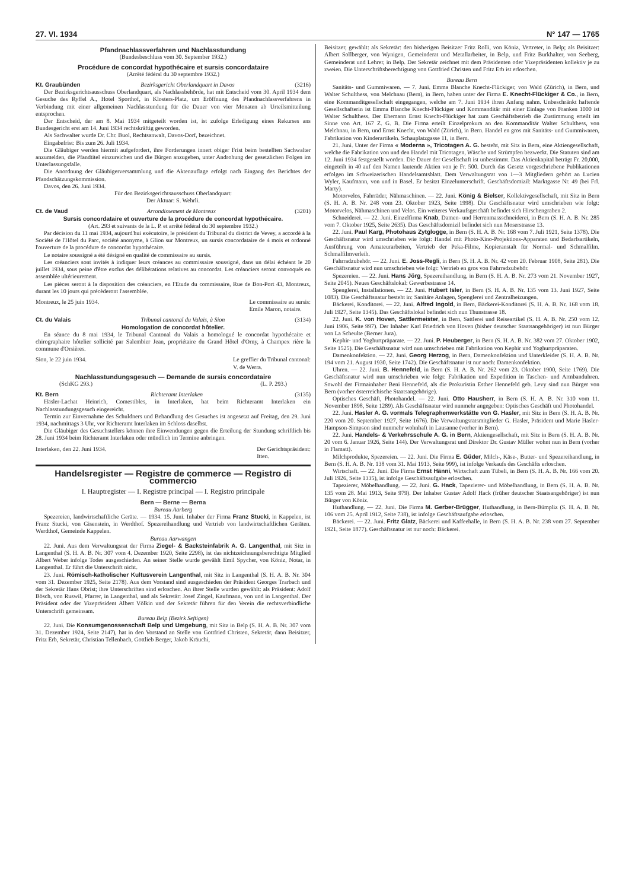27. VI. 1934 N° 147 — 1765
Pfandnachlassverfahren und Nachlasstundung
(Bundesbeschluss vom 30. September 1932.)
Procédure de concordat hypothécaire et sursis concordataire
(Arrêté fédéral du 30 septembre 1932.)
Kt. Graubünden Bezirksgericht Oberlandquart in Davos (3216)
Der Bezirksgerichtsausschuss Oberlandquart, als Nachlassbehörde, hat mit Entscheid vom 30. April 1934 dem Gesuche des Ryffel A., Hotel Sporthof, in Klosters-Platz, um Eröffnung des Pfandnachlassverfahrens in Verbindung mit einer allgemeinen Nachlasstundung für die Dauer von vier Monaten ab Urteilsmitteilung entsprochen.
Der Entscheid, der am 8. Mai 1934 mitgeteilt worden ist, ist zufolge Erledigung eines Rekurses ans Bundesgericht erst am 14. Juni 1934 rechtskräftig geworden.
Als Sachwalter wurde Dr. Chr. Buol, Rechtsanwalt, Davos-Dorf, bezeichnet.
Eingabefrist: Bis zum 26. Juli 1934.
Die Gläubiger werden hiermit aufgefordert, ihre Forderungen innert obiger Frist beim bestellten Sachwalter anzumelden, die Pfandtitel einzureichen und die Bürgen anzugeben, unter Androhung der gesetzlichen Folgen im Unterlassungsfalle.
Die Anordnung der Gläubigerversammlung und die Aktenauflage erfolgt nach Eingang des Berichtes der Pfandschätzungskommission.
Davos, den 26. Juni 1934.
Für den Bezirksgerichtsausschuss Oberlandquart:
Der Aktuar: S. Wehrli.
Ct. de Vaud Arrondissement de Montreux (3201)
Sursis concordataire et ouverture de la procédure de concordat hypothécaire.
(Art. 293 et suivants de la L. P. et arrêté fédéral du 30 septembre 1932.)
Par décision du 11 mai 1934, aujourd'hui exécutoire, le président du Tribunal du district de Vevey, a accordé à la Société de l'Hôtel du Parc, société anonyme, à Glion sur Montreux, un sursis concordataire de 4 mois et ordonné l'ouverture de la procédure de concordat hypothécaire.
Le notaire soussigné a été désigné en qualité de commissaire au sursis.
Les créanciers sont invités à indiquer leurs créances au commissaire soussigné, dans un délai échéant le 20 juillet 1934, sous peine d'être exclus des délibérations relatives au concordat. Les créanciers seront convoqués en assemblée ultérieurement.
Les pièces seront à la disposition des créanciers, en l'Etude du commissaire, Rue de Bon-Port 43, Montreux, durant les 10 jours qui précèderont l'assemblée.
Montreux, le 25 juin 1934. Le commissaire au sursis:
Emile Maron, notaire.
Ct. du Valais Tribunal cantonal du Valais, à Sion (3134)
Homologation de concordat hôtelier.
En séance du 8 mai 1934, le Tribunal Cantonal du Valais a homologué le concordat hypothécaire et chirographaire hôtelier sollicité par Salembier Jean, propriétaire du Grand Hôtel d'Orny, à Champex rière la commune d'Orsières.
Sion, le 22 juin 1934. Le greffier du Tribunal cantonal:
V. de Werra.
Nachlasstundungsgesuch — Demande de sursis concordataire
(SchKG 293.) (L. P. 293.)
Kt. Bern Richteramt Interlaken (3135)
Häsler-Lachat Heinrich, Comestibles, in Interlaken, hat beim Richteramt Interlaken ein Nachlasstundungsgesuch eingereicht.
Termin zur Einvernahme des Schuldners und Behandlung des Gesuches ist angesetzt auf Freitag, den 29. Juni 1934, nachmittags 3 Uhr, vor Richteramt Interlaken im Schloss daselbst.
Die Gläubiger des Gesuchstellers können ihre Einwendungen gegen die Erteilung der Stundung schriftlich bis 28. Juni 1934 beim Richteramt Interlaken oder mündlich im Termine anbringen.
Interlaken, den 22. Juni 1934. Der Gerichtspräsident:
Itten.
Handelsregister — Registre de commerce — Registro di commercio
I. Hauptregister — I. Registre principal — I. Registro principale
Bern — Berne — Berna
Bureau Aarberg
Spezereien, landwirtschaftliche Geräte. — 1934. 15. Juni. Inhaber der Firma Franz Stucki, in Kappelen, ist Franz Stucki, von Gisenstein, in Werdthof. Spezereihandlung und Vertrieb von landwirtschaftlichen Geräten. Werdthof, Gemeinde Kappelen.
Bureau Aarwangen
22. Juni. Aus dem Verwaltungsrat der Firma Ziegel- & Backsteinfabrik A. G. Langenthal, mit Sitz in Langenthal (S. H. A. B. Nr. 307 vom 4. Dezember 1920, Seite 2298), ist das nichtzeichnungsberechtigte Mitglied Albert Weber infolge Todes ausgeschieden. An seiner Stelle wurde gewählt Emil Spycher, von Köniz, Notar, in Langenthal. Er führt die Unterschrift nicht.
23. Juni. Römisch-katholischer Kultusverein Langenthal, mit Sitz in Langenthal (S. H. A. B. Nr. 304 vom 31. Dezember 1925, Seite 2178). Aus dem Vorstand sind ausgeschieden der Präsident Georges Trarbach und der Sekretär Hans Obrist; ihre Unterschriften sind erloschen. An ihrer Stelle wurden gewählt: als Präsident: Adolf Bösch, von Ruswil, Pfarrer, in Langenthal, und als Sekretär: Josef Zingel, Kaufmann, von und in Langenthal. Der Präsident oder der Vizepräsident Albert Völkin und der Sekretär führen für den Verein die rechtsverbindliche Unterschrift gemeinsam.
Bureau Belp (Bezirk Seftigen)
22. Juni. Die Konsumgenossenschaft Belp und Umgebung, mit Sitz in Belp (S. H. A. B. Nr. 307 vom 31. Dezember 1924, Seite 2147), hat in den Vorstand an Stelle von Gottfried Christen, Sekretär, dann Beisitzer, Fritz Erb, Sekretär, Christian Tellenbach, Gottlieb Berger, Jakob Kräuchi,
Beisitzer, gewählt: als Sekretär: den bisherigen Beisitzer Fritz Rolli, von Köniz, Vertreter, in Belp; als Beisitzer: Albert Sollberger, von Wynigen, Gemeinderat und Metallarbeiter, in Belp, und Fritz Burkhalter, von Seeberg, Gemeinderat und Lehrer, in Belp. Der Sekretär zeichnet mit dem Präsidenten oder Vizepräsidenten kollektiv je zu zweien. Die Unterschriftsberechtigung von Gottfried Christen und Fritz Erb ist erloschen.
Bureau Bern
Sanitäts- und Gummiwaren. — 7. Juni. Emma Blanche Knecht-Flückiger, von Wald (Zürich), in Bern, und Walter Schulthess, von Melchnau (Bern), in Bern, haben unter der Firma E. Knecht-Flückiger & Co., in Bern, eine Kommanditgesellschaft eingegangen, welche am 7. Juni 1934 ihren Anfang nahm. Unbeschränkt haftende Gesellschafterin ist Emma Blanche Knecht-Flückiger und Kommanditär mit einer Einlage von Franken 1000 ist Walter Schulthess. Der Ehemann Ernst Knecht-Flückiger hat zum Geschäftsbetrieb die Zustimmung erteilt im Sinne von Art. 167 Z. G. B. Die Firma erteilt Einzelprokura an den Kommanditär Walter Schulthess, von Melchnau, in Bern, und Ernst Knecht, von Wald (Zürich), in Bern. Handel en gros mit Sanitäts- und Gummiwaren, Fabrikation von Kinderartikeln. Schauplatzgasse 11, in Bern.
21. Juni. Unter der Firma « Moderna », Tricotagen A. G. besteht, mit Sitz in Bern, eine Aktiengesellschaft, welche die Fabrikation von und den Handel mit Tricotagen, Wäsche und Strümpfen bezweckt. Die Statuten sind am 12. Juni 1934 festgestellt worden. Die Dauer der Gesellschaft ist unbestimmt. Das Aktienkapital beträgt Fr. 20,000, eingeteilt in 40 auf den Namen lautende Aktien von je Fr. 500. Durch das Gesetz vorgeschriebene Publikationen erfolgen im Schweizerischen Handelsamtsblatt. Dem Verwaltungsrat von 1—3 Mitgliedern gehört an Lucien Wyler, Kaufmann, von und in Basel. Er besitzt Einzelunterschrift. Geschäftsdomizil: Marktgasse Nr. 49 (bei Frl. Marty).
Motorvelos, Fahrräder, Nähmaschinen. — 22. Juni. König & Bielser, Kollektivgesellschaft, mit Sitz in Bern (S. H. A. B. Nr. 248 vom 23. Oktober 1923, Seite 1998). Die Geschäftsnatur wird umschrieben wie folgt: Motorvelos, Nähmaschinen und Velos. Ein weiteres Verkaufsgeschäft befindet sich Hirschengraben 2.
Schneiderei. — 22. Juni. Einzelfirma Knab, Damen- und Herrenmassschneiderei, in Bern (S. H. A. B. Nr. 285 vom 7. Oktober 1925, Seite 2635). Das Geschäftsdomizil befindet sich nun Moserstrasse 13.
22. Juni. Paul Karg, Photohaus Zytglogge, in Bern (S. H. A. B. Nr. 168 vom 7. Juli 1921, Seite 1378). Die Geschäftsnatur wird umschrieben wie folgt: Handel mit Photo-Kino-Projektions-Apparaten und Bedarfsartikeln, Ausführung von Amateurarbeiten, Vertrieb der Peka-Filme, Kopieranstalt für Normal- und Schmalfilm. Schmalfilmverleih.
Fahrradzubehör. — 22. Juni. E. Joss-Regli, in Bern (S. H. A. B. Nr. 42 vom 20. Februar 1908, Seite 281). Die Geschäftsnatur wird nun umschrieben wie folgt: Vertrieb en gros von Fahrradzubehör.
Spezereien. — 22. Juni. Hans Jörg, Spezereihandlung, in Bern (S. H. A. B. Nr. 273 vom 21. November 1927, Seite 2045). Neues Geschäftslokal: Gewerbestrasse 14.
Spenglerei, Installationen. — 22. Juni. Hubert Isler, in Bern (S. H. A. B. Nr. 135 vom 13. Juni 1927, Seite 1083). Die Geschäftsnatur besteht in: Sanitäre Anlagen, Spenglerei und Zentralheizungen.
Bäckerei, Konditorei. — 22. Juni. Alfred Ingold, in Bern, Bäckerei-Konditorei (S. H. A. B. Nr. 168 vom 18. Juli 1927, Seite 1345). Das Geschäftslokal befindet sich nun Thunstrasse 18.
22. Juni. K. von Hoven, Sattlermeister, in Bern, Sattlerei und Reiseartikel (S. H. A. B. Nr. 250 vom 12. Juni 1906, Seite 997). Der Inhaber Karl Friedrich von Hoven (bisher deutscher Staatsangehöriger) ist nun Bürger von La Scheulte (Berner Jura).
Kephir- und Yoghurtpräparate. — 22. Juni. P. Heuberger, in Bern (S. H. A. B. Nr. 382 vom 27. Oktober 1902, Seite 1525). Die Geschäftsnatur wird nun umschrieben mit Fabrikation von Kephir und Yoghurtpräparaten.
Damenkonfektion. — 22. Juni. Georg Herzog, in Bern, Damenkonfektion und Unterkleider (S. H. A. B. Nr. 194 vom 21. August 1930, Seite 1742). Die Geschäftsnatur ist nur noch: Damenkonfektion.
Uhren. — 22. Juni. B. Hennefeld, in Bern (S. H. A. B. Nr. 262 vom 23. Oktober 1900, Seite 1769). Die Geschäftsnatur wird nun umschrieben wie folgt: Fabrikation und Expedition in Taschen- und Armbanduhren. Sowohl der Firmainhaber Beni Hennefeld, als die Prokuristin Esther Hennefeld geb. Levy sind nun Bürger von Bern (vorher österreichische Staatsangehörige).
Optisches Geschäft, Photohandel. — 22. Juni. Otto Hausherr, in Bern (S. H. A. B. Nr. 310 vom 11. November 1898, Seite 1289). Als Geschäftsnatur wird nunmehr angegeben: Optisches Geschäft und Photohandel.
22. Juni. Hasler A. G. vormals Telegraphenwerkstätte von G. Hasler, mit Sitz in Bern (S. H. A. B. Nr. 220 vom 20. September 1927, Seite 1676). Die Verwaltungsratsmitglieder G. Hasler, Präsident und Marie Hasler-Hampson-Simpson sind nunmehr wohnhaft in Lausanne (vorher in Bern).
22. Juni. Handels- & Verkehrsschule A. G. in Bern, Aktiengesellschaft, mit Sitz in Bern (S. H. A. B. Nr. 20 vom 6. Januar 1926, Seite 144). Der Verwaltungsrat und Direktor Dr. Gustav Müller wohnt nun in Bern (vorher in Flamatt).
Milchprodukte, Spezereien. — 22. Juni. Die Firma E. Güder, Milch-, Käse-, Butter- und Spezereihandlung, in Bern (S. H. A. B. Nr. 138 vom 31. Mai 1913, Seite 999), ist infolge Verkaufs des Geschäfts erloschen.
Wirtschaft. — 22. Juni. Die Firma Ernst Hänni, Wirtschaft zum Tübeli, in Bern (S. H. A. B. Nr. 166 vom 20. Juli 1926, Seite 1335), ist infolge Geschäftsaufgabe erloschen.
Tapezierer, Möbelhandlung. — 22. Juni. G. Hack, Tapezierer- und Möbelhandlung, in Bern (S. H. A. B. Nr. 135 vom 28. Mai 1913, Seite 979). Der Inhaber Gustav Adolf Hack (früher deutscher Staatsangehöriger) ist nun Bürger von Köniz.
Huthandlung. — 22. Juni. Die Firma M. Gerber-Brügger, Huthandlung, in Bern-Bümpliz (S. H. A. B. Nr. 106 vom 25. April 1912, Seite 738), ist infolge Geschäftsaufgabe erloschen.
Bäckerei. — 22. Juni. Fritz Glatz, Bäckerei und Kaffeehalle, in Bern (S. H. A. B. Nr. 238 vom 27. September 1921, Seite 1877). Geschäftsnatur ist nur noch: Bäckerei.